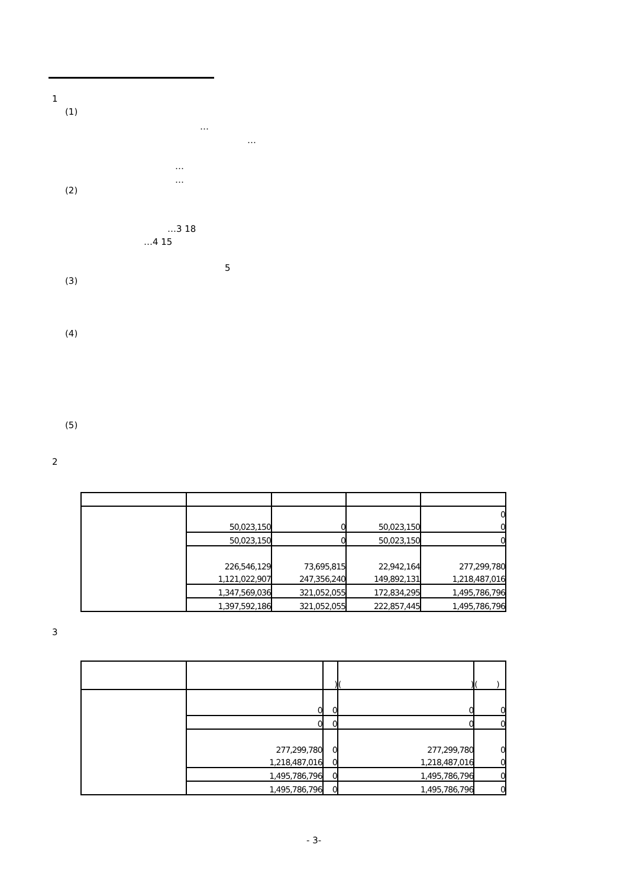1
(1)
…
…
…
…
(2)
…3 18
…4 15
5
(3)
(4)
(5)
2
| | | | | 0 |
| | 50,023,150 | 0 | 50,023,150 | 0 |
| | 50,023,150 | 0 | 50,023,150 | 0 |
| | 226,546,129 | 73,695,815 | 22,942,164 | 277,299,780 |
| | 1,121,022,907 | 247,356,240 | 149,892,131 | 1,218,487,016 |
| | 1,347,569,036 | 321,052,055 | 172,834,295 | 1,495,786,796 |
| | 1,397,592,186 | 321,052,055 | 222,857,445 | 1,495,786,796 |
3
| | | ) | ( ) | ( ) |
| | 0 | 0 | 0 | 0 |
| | 0 | 0 | 0 | 0 |
| | 277,299,780 | 0 | 277,299,780 | 0 |
| | 1,218,487,016 | 0 | 1,218,487,016 | 0 |
| | 1,495,786,796 | 0 | 1,495,786,796 | 0 |
| | 1,495,786,796 | 0 | 1,495,786,796 | 0 |
- 3-